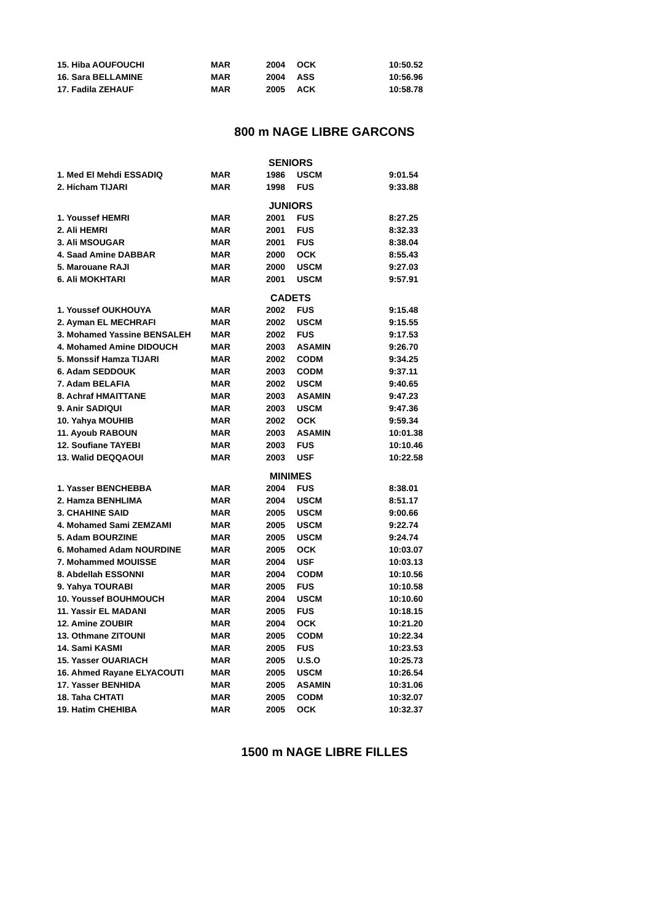| 15. Hiba AOUFOUCHI | MAR | 2004 | OCK | 10:50.52 |
| 16. Sara BELLAMINE | MAR | 2004 | ASS | 10:56.96 |
| 17. Fadila ZEHAUF | MAR | 2005 | ACK | 10:58.78 |
800 m NAGE LIBRE GARCONS
SENIORS
| 1. Med El Mehdi ESSADIQ | MAR | 1986 | USCM | 9:01.54 |
| 2. Hicham TIJARI | MAR | 1998 | FUS | 9:33.88 |
JUNIORS
| 1. Youssef HEMRI | MAR | 2001 | FUS | 8:27.25 |
| 2. Ali HEMRI | MAR | 2001 | FUS | 8:32.33 |
| 3. Ali MSOUGAR | MAR | 2001 | FUS | 8:38.04 |
| 4. Saad Amine DABBAR | MAR | 2000 | OCK | 8:55.43 |
| 5. Marouane RAJI | MAR | 2000 | USCM | 9:27.03 |
| 6. Ali MOKHTARI | MAR | 2001 | USCM | 9:57.91 |
CADETS
| 1. Youssef OUKHOUYA | MAR | 2002 | FUS | 9:15.48 |
| 2. Ayman EL MECHRAFI | MAR | 2002 | USCM | 9:15.55 |
| 3. Mohamed Yassine BENSALEH | MAR | 2002 | FUS | 9:17.53 |
| 4. Mohamed Amine DIDOUCH | MAR | 2003 | ASAMIN | 9:26.70 |
| 5. Monssif Hamza TIJARI | MAR | 2002 | CODM | 9:34.25 |
| 6. Adam SEDDOUK | MAR | 2003 | CODM | 9:37.11 |
| 7. Adam BELAFIA | MAR | 2002 | USCM | 9:40.65 |
| 8. Achraf HMAITTANE | MAR | 2003 | ASAMIN | 9:47.23 |
| 9. Anir SADIQUI | MAR | 2003 | USCM | 9:47.36 |
| 10. Yahya MOUHIB | MAR | 2002 | OCK | 9:59.34 |
| 11. Ayoub RABOUN | MAR | 2003 | ASAMIN | 10:01.38 |
| 12. Soufiane TAYEBI | MAR | 2003 | FUS | 10:10.46 |
| 13. Walid DEQQAOUI | MAR | 2003 | USF | 10:22.58 |
MINIMES
| 1. Yasser BENCHEBBA | MAR | 2004 | FUS | 8:38.01 |
| 2. Hamza BENHLIMA | MAR | 2004 | USCM | 8:51.17 |
| 3. CHAHINE SAID | MAR | 2005 | USCM | 9:00.66 |
| 4. Mohamed Sami ZEMZAMI | MAR | 2005 | USCM | 9:22.74 |
| 5. Adam BOURZINE | MAR | 2005 | USCM | 9:24.74 |
| 6. Mohamed Adam NOURDINE | MAR | 2005 | OCK | 10:03.07 |
| 7. Mohammed MOUISSE | MAR | 2004 | USF | 10:03.13 |
| 8. Abdellah ESSONNI | MAR | 2004 | CODM | 10:10.56 |
| 9. Yahya TOURABI | MAR | 2005 | FUS | 10:10.58 |
| 10. Youssef BOUHMOUCH | MAR | 2004 | USCM | 10:10.60 |
| 11. Yassir EL MADANI | MAR | 2005 | FUS | 10:18.15 |
| 12. Amine ZOUBIR | MAR | 2004 | OCK | 10:21.20 |
| 13. Othmane ZITOUNI | MAR | 2005 | CODM | 10:22.34 |
| 14. Sami KASMI | MAR | 2005 | FUS | 10:23.53 |
| 15. Yasser OUARIACH | MAR | 2005 | U.S.O | 10:25.73 |
| 16. Ahmed Rayane ELYACOUTI | MAR | 2005 | USCM | 10:26.54 |
| 17. Yasser BENHIDA | MAR | 2005 | ASAMIN | 10:31.06 |
| 18. Taha CHTATI | MAR | 2005 | CODM | 10:32.07 |
| 19. Hatim CHEHIBA | MAR | 2005 | OCK | 10:32.37 |
1500 m NAGE LIBRE FILLES